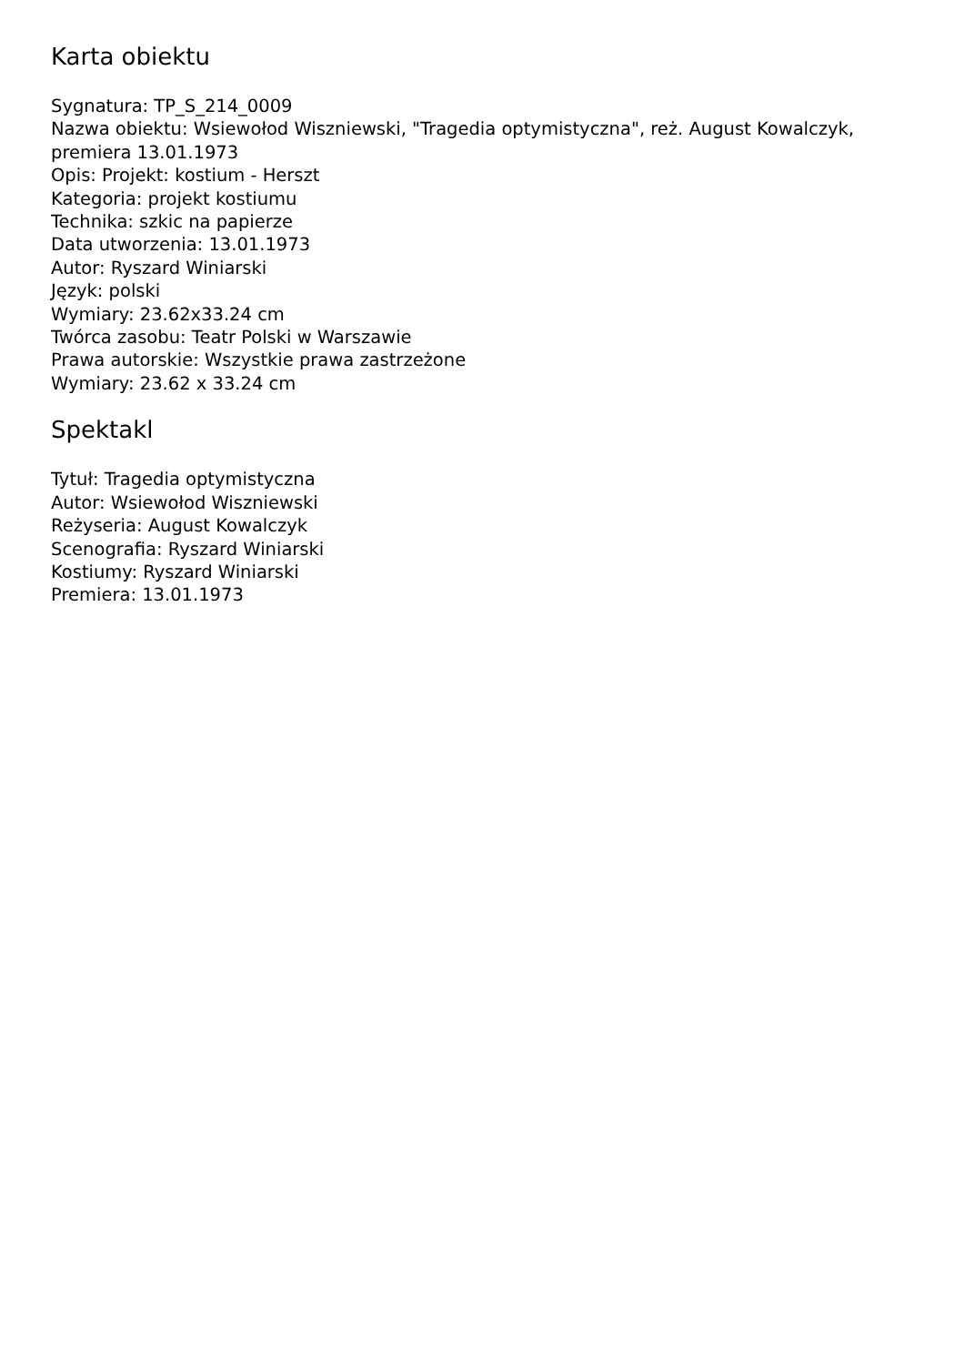Karta obiektu
Sygnatura: TP_S_214_0009
Nazwa obiektu: Wsiewołod Wiszniewski, "Tragedia optymistyczna", reż. August Kowalczyk, premiera 13.01.1973
Opis: Projekt: kostium - Herszt
Kategoria: projekt kostiumu
Technika: szkic na papierze
Data utworzenia: 13.01.1973
Autor: Ryszard Winiarski
Język: polski
Wymiary: 23.62x33.24 cm
Twórca zasobu: Teatr Polski w Warszawie
Prawa autorskie: Wszystkie prawa zastrzeżone
Wymiary: 23.62 x 33.24 cm
Spektakl
Tytuł: Tragedia optymistyczna
Autor: Wsiewołod Wiszniewski
Reżyseria: August Kowalczyk
Scenografia: Ryszard Winiarski
Kostiumy: Ryszard Winiarski
Premiera: 13.01.1973